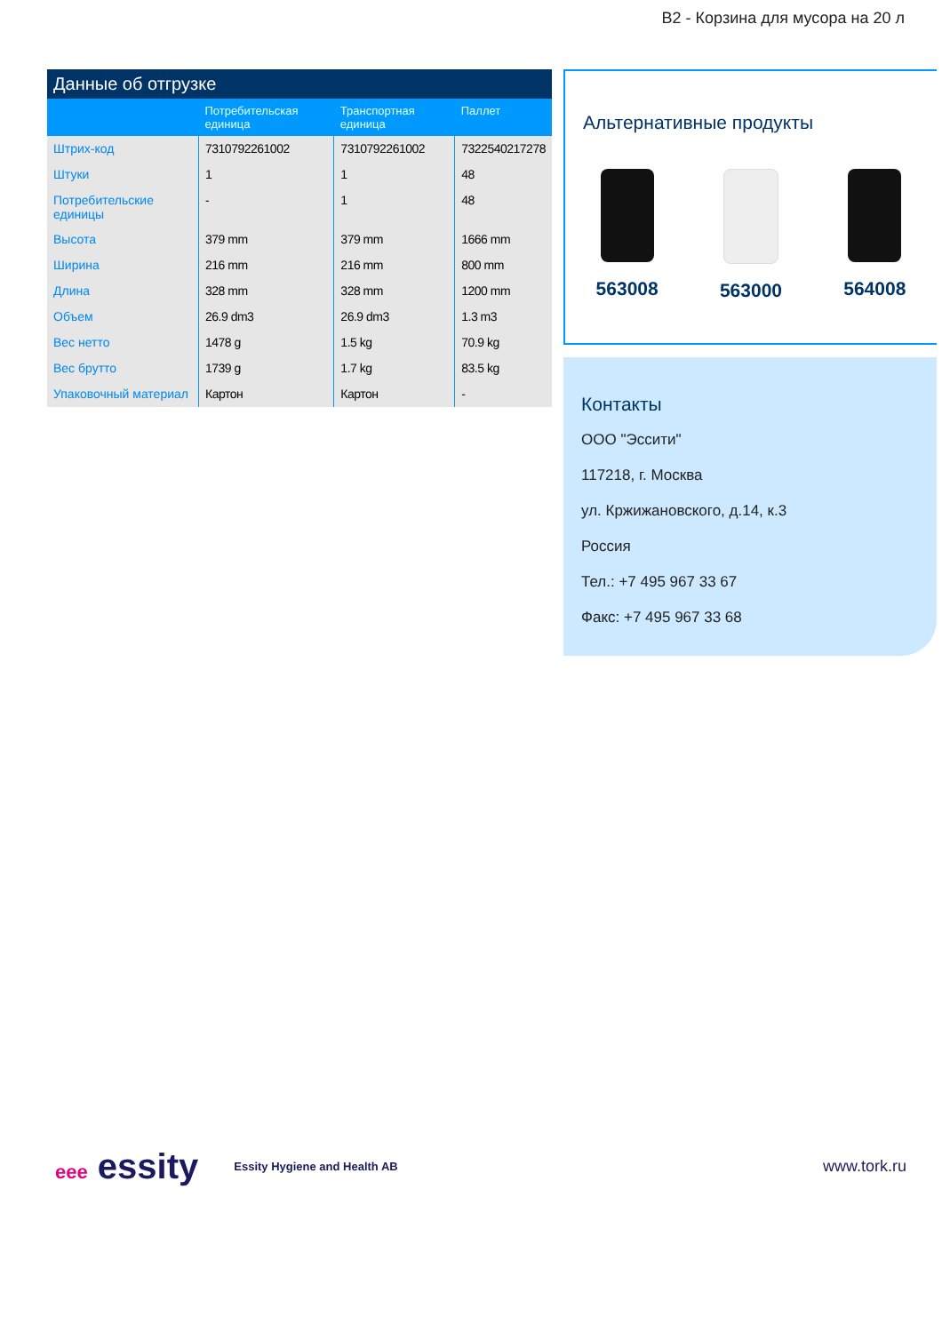B2 - Корзина для мусора на 20 л
Данные об отгрузке
| | Потребительская единица | Транспортная единица | Паллет |
| --- | --- | --- | --- |
| Штрих-код | 7310792261002 | 7310792261002 | 7322540217278 |
| Штуки | 1 | 1 | 48 |
| Потребительские единицы | - | 1 | 48 |
| Высота | 379 mm | 379 mm | 1666 mm |
| Ширина | 216 mm | 216 mm | 800 mm |
| Длина | 328 mm | 328 mm | 1200 mm |
| Объем | 26.9 dm3 | 26.9 dm3 | 1.3 m3 |
| Вес нетто | 1478 g | 1.5 kg | 70.9 kg |
| Вес брутто | 1739 g | 1.7 kg | 83.5 kg |
| Упаковочный материал | Картон | Картон | - |
Альтернативные продукты
563008 563000 564008
Контакты
ООО "Эссити"
117218, г. Москва
ул. Кржижановского, д.14, к.3
Россия
Тел.: +7 495 967 33 67
Факс: +7 495 967 33 68
eee essity
Essity Hygiene and Health AB
www.tork.ru